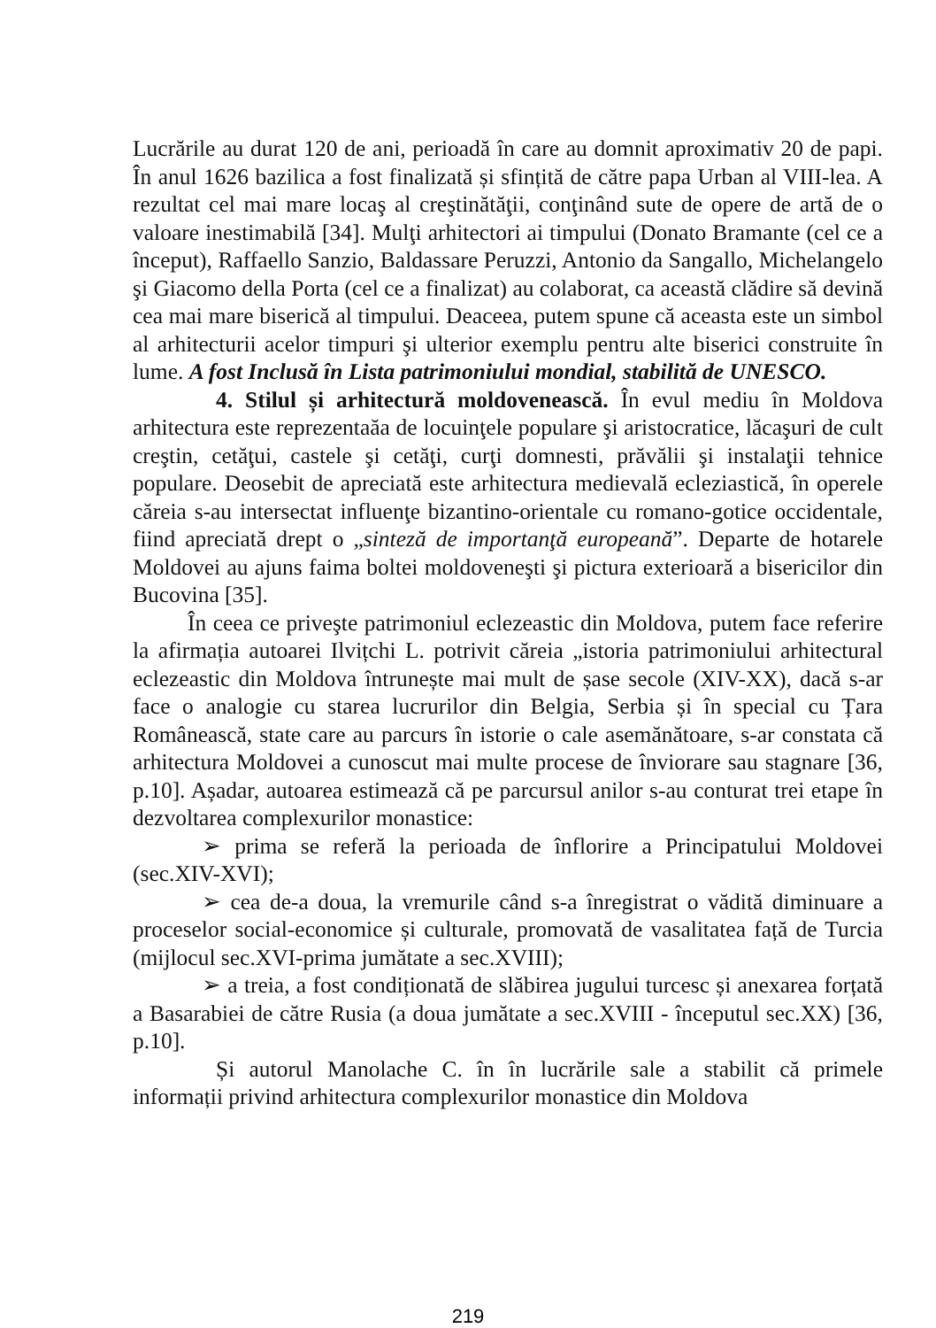Lucrările au durat 120 de ani, perioadă în care au domnit aproximativ 20 de papi. În anul 1626 bazilica a fost finalizată și sfințită de către papa Urban al VIII-lea. A rezultat cel mai mare locaş al creştinătăţii, conţinând sute de opere de artă de o valoare inestimabilă [34]. Mulţi arhitectori ai timpului (Donato Bramante (cel ce a început), Raffaello Sanzio, Baldassare Peruzzi, Antonio da Sangallo, Michelangelo şi Giacomo della Porta (cel ce a finalizat) au colaborat, ca această clădire să devină cea mai mare biserică al timpului. Deaceea, putem spune că aceasta este un simbol al arhitecturii acelor timpuri şi ulterior exemplu pentru alte biserici construite în lume. A fost Inclusă în Lista patrimoniului mondial, stabilită de UNESCO.
4. Stilul și arhitectură moldovenească. În evul mediu în Moldova arhitectura este reprezentaăa de locuinţele populare şi aristocratice, lăcaşuri de cult creştin, cetăţui, castele şi cetăţi, curţi domnesti, prăvălii şi instalaţii tehnice populare. Deosebit de apreciată este arhitectura medievală ecleziastică, în operele căreia s-au intersectat influenţe bizantino-orientale cu romano-gotice occidentale, fiind apreciată drept o „sinteză de importanţă europeană”. Departe de hotarele Moldovei au ajuns faima boltei moldoveneşti şi pictura exterioară a bisericilor din Bucovina [35].
În ceea ce priveşte patrimoniul eclezeastic din Moldova, putem face referire la afirmația autoarei Ilvițchi L. potrivit căreia „istoria patrimoniului arhitectural eclezeastic din Moldova întrunește mai mult de șase secole (XIV-XX), dacă s-ar face o analogie cu starea lucrurilor din Belgia, Serbia și în special cu Țara Românească, state care au parcurs în istorie o cale asemănătoare, s-ar constata că arhitectura Moldovei a cunoscut mai multe procese de înviorare sau stagnare [36, p.10]. Așadar, autoarea estimează că pe parcursul anilor s-au conturat trei etape în dezvoltarea complexurilor monastice:
➢ prima se referă la perioada de înflorire a Principatului Moldovei (sec.XIV-XVI);
➢ cea de-a doua, la vremurile când s-a înregistrat o vădită diminuare a proceselor social-economice și culturale, promovată de vasalitatea față de Turcia (mijlocul sec.XVI-prima jumătate a sec.XVIII);
➢ a treia, a fost condiționată de slăbirea jugului turcesc și anexarea forțată a Basarabiei de către Rusia (a doua jumătate a sec.XVIII - începutul sec.XX) [36, p.10].
Și autorul Manolache C. în în lucrările sale a stabilit că primele informații privind arhitectura complexurilor monastice din Moldova
219